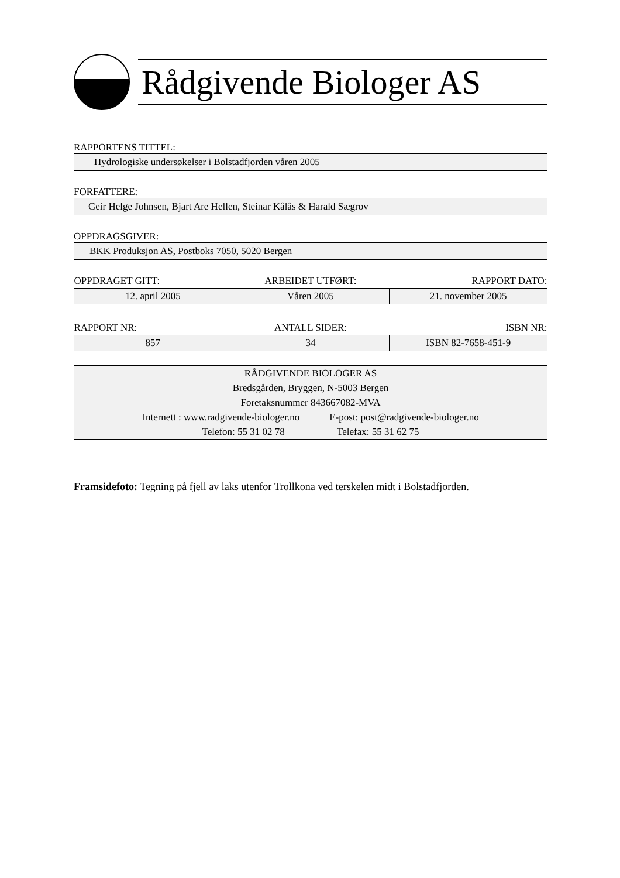Rådgivende Biologer AS
RAPPORTENS TITTEL:
Hydrologiske undersøkelser i Bolstadfjorden våren 2005
FORFATTERE:
Geir Helge Johnsen, Bjart Are Hellen, Steinar Kålås & Harald Sægrov
OPPDRAGSGIVER:
BKK Produksjon AS, Postboks 7050, 5020 Bergen
| OPPDRAGET GITT: | ARBEIDET UTFØRT: | RAPPORT DATO: |
| 12. april 2005 | Våren 2005 | 21. november 2005 |
| RAPPORT NR: | ANTALL SIDER: | ISBN NR: |
| 857 | 34 | ISBN 82-7658-451-9 |
RÅDGIVENDE BIOLOGER AS
Bredsgården, Bryggen, N-5003 Bergen
Foretaksnummer 843667082-MVA
Internett : www.radgivende-biologer.no E-post: post@radgivende-biologer.no
Telefon: 55 31 02 78 Telefax: 55 31 62 75
Framsidefoto: Tegning på fjell av laks utenfor Trollkona ved terskelen midt i Bolstadfjorden.